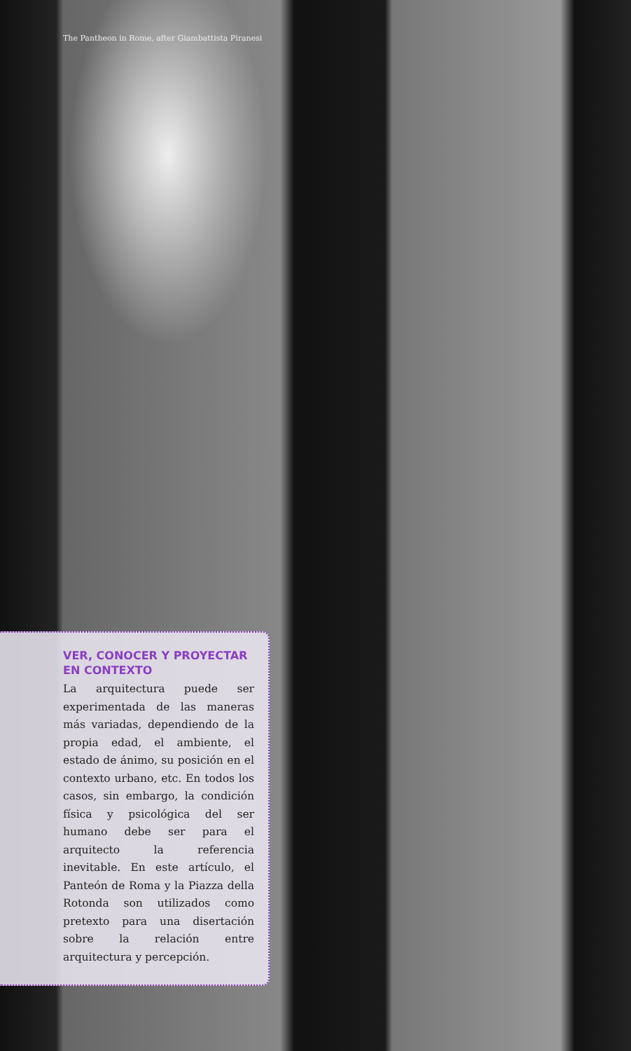The Pantheon in Rome, after Giambattista Piranesi
VER, CONOCER Y PROYECTAR EN CONTEXTO
La arquitectura puede ser experimentada de las maneras más variadas, dependiendo de la propia edad, el ambiente, el estado de ánimo, su posición en el contexto urbano, etc. En todos los casos, sin embargo, la condición física y psicológica del ser humano debe ser para el arquitecto la referencia inevitable. En este artículo, el Panteón de Roma y la Piazza della Rotonda son utilizados como pretexto para una disertación sobre la relación entre arquitectura y percepción.